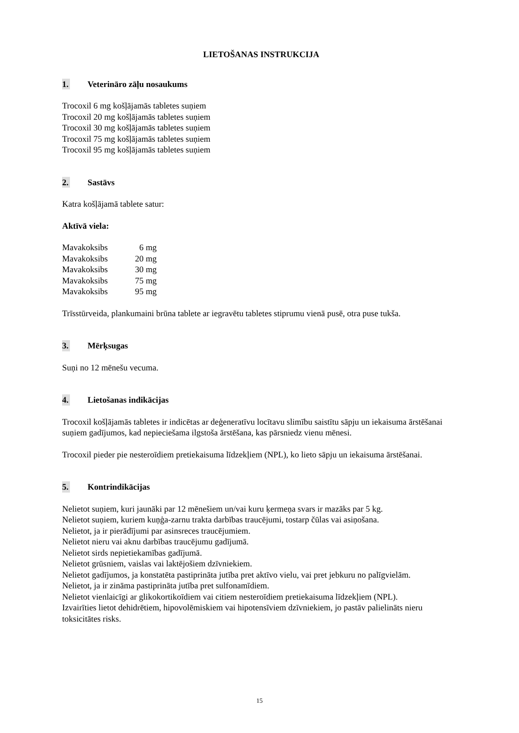LIETOŠANAS INSTRUKCIJA
1. Veterināro zāļu nosaukums
Trocoxil 6 mg košļājamās tabletes suņiem
Trocoxil 20 mg košļājamās tabletes suņiem
Trocoxil 30 mg košļājamās tabletes suņiem
Trocoxil 75 mg košļājamās tabletes suņiem
Trocoxil 95 mg košļājamās tabletes suņiem
2. Sastāvs
Katra košļājamā tablete satur:
Aktīvā viela:
| Mavakoksibs | 6 mg |
| Mavakoksibs | 20 mg |
| Mavakoksibs | 30 mg |
| Mavakoksibs | 75 mg |
| Mavakoksibs | 95 mg |
Trīsstūrveida, plankumaini brūna tablete ar iegravētu tabletes stiprumu vienā pusē, otra puse tukša.
3. Mērķsugas
Suņi no 12 mēnešu vecuma.
4. Lietošanas indikācijas
Trocoxil košļājamās tabletes ir indicētas ar deģeneratīvu locītavu slimību saistītu sāpju un iekaisuma ārstēšanai suņiem gadījumos, kad nepieciešama ilgstoša ārstēšana, kas pārsniedz vienu mēnesi.
Trocoxil pieder pie nesteroīdiem pretiekaisuma līdzekļiem (NPL), ko lieto sāpju un iekaisuma ārstēšanai.
5. Kontrindikācijas
Nelietot suņiem, kuri jaunāki par 12 mēnešiem un/vai kuru ķermeņa svars ir mazāks par 5 kg.
Nelietot suņiem, kuriem kuņģa-zarnu trakta darbības traucējumi, tostarp čūlas vai asiņošana.
Nelietot, ja ir pierādījumi par asinsreces traucējumiem.
Nelietot nieru vai aknu darbības traucējumu gadījumā.
Nelietot sirds nepietiekamības gadījumā.
Nelietot grūsniem, vaislas vai laktējošiem dzīvniekiem.
Nelietot gadījumos, ja konstatēta pastiprināta jutība pret aktīvo vielu, vai pret jebkuru no palīgvielām.
Nelietot, ja ir zināma pastiprināta jutība pret sulfonamīdiem.
Nelietot vienlaicīgi ar glikokortikoīdiem vai citiem nesteroīdiem pretiekaisuma līdzekļiem (NPL).
Izvairīties lietot dehidrētiem, hipovolēmiskiem vai hipotensīviem dzīvniekiem, jo pastāv palielināts nieru toksicitātes risks.
15